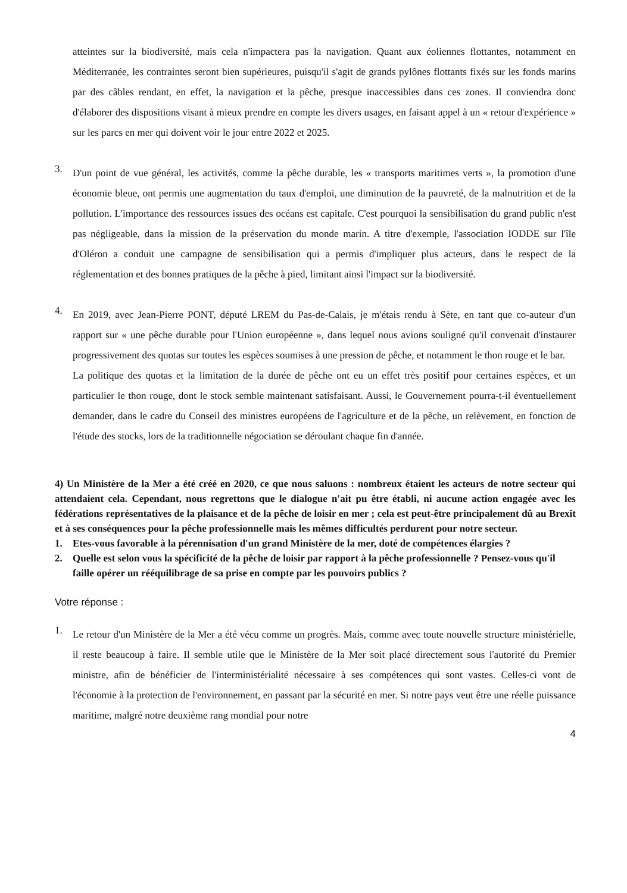atteintes sur la biodiversité, mais cela n'impactera pas la navigation. Quant aux éoliennes flottantes, notamment en Méditerranée, les contraintes seront bien supérieures, puisqu'il s'agit de grands pylônes flottants fixés sur les fonds marins par des câbles rendant, en effet, la navigation et la pêche, presque inaccessibles dans ces zones. Il conviendra donc d'élaborer des dispositions visant à mieux prendre en compte les divers usages, en faisant appel à un « retour d'expérience » sur les parcs en mer qui doivent voir le jour entre 2022 et 2025.
3.
D'un point de vue général, les activités, comme la pêche durable, les « transports maritimes verts », la promotion d'une économie bleue, ont permis une augmentation du taux d'emploi, une diminution de la pauvreté, de la malnutrition et de la pollution. L'importance des ressources issues des océans est capitale. C'est pourquoi la sensibilisation du grand public n'est pas négligeable, dans la mission de la préservation du monde marin. A titre d'exemple, l'association IODDE sur l'île d'Oléron a conduit une campagne de sensibilisation qui a permis d'impliquer plus acteurs, dans le respect de la réglementation et des bonnes pratiques de la pêche à pied, limitant ainsi l'impact sur la biodiversité.
4.
En 2019, avec Jean-Pierre PONT, député LREM du Pas-de-Calais, je m'étais rendu à Sète, en tant que co-auteur d'un rapport sur « une pêche durable pour l'Union européenne », dans lequel nous avions souligné qu'il convenait d'instaurer progressivement des quotas sur toutes les espèces soumises à une pression de pêche, et notamment le thon rouge et le bar.
La politique des quotas et la limitation de la durée de pêche ont eu un effet très positif pour certaines espèces, et un particulier le thon rouge, dont le stock semble maintenant satisfaisant. Aussi, le Gouvernement pourra-t-il éventuellement demander, dans le cadre du Conseil des ministres européens de l'agriculture et de la pêche, un relèvement, en fonction de l'étude des stocks, lors de la traditionnelle négociation se déroulant chaque fin d'année.
4) Un Ministère de la Mer a été créé en 2020, ce que nous saluons : nombreux étaient les acteurs de notre secteur qui attendaient cela. Cependant, nous regrettons que le dialogue n'ait pu être établi, ni aucune action engagée avec les fédérations représentatives de la plaisance et de la pêche de loisir en mer ; cela est peut-être principalement dû au Brexit et à ses conséquences pour la pêche professionnelle mais les mêmes difficultés perdurent pour notre secteur.
1. Etes-vous favorable à la pérennisation d'un grand Ministère de la mer, doté de compétences élargies ?
2. Quelle est selon vous la spécificité de la pêche de loisir par rapport à la pêche professionnelle ? Pensez-vous qu'il faille opérer un rééquilibrage de sa prise en compte par les pouvoirs publics ?
Votre réponse :
1.
Le retour d'un Ministère de la Mer a été vécu comme un progrès. Mais, comme avec toute nouvelle structure ministérielle, il reste beaucoup à faire. Il semble utile que le Ministère de la Mer soit placé directement sous l'autorité du Premier ministre, afin de bénéficier de l'interministérialité nécessaire à ses compétences qui sont vastes. Celles-ci vont de l'économie à la protection de l'environnement, en passant par la sécurité en mer. Si notre pays veut être une réelle puissance maritime, malgré notre deuxième rang mondial pour notre
4